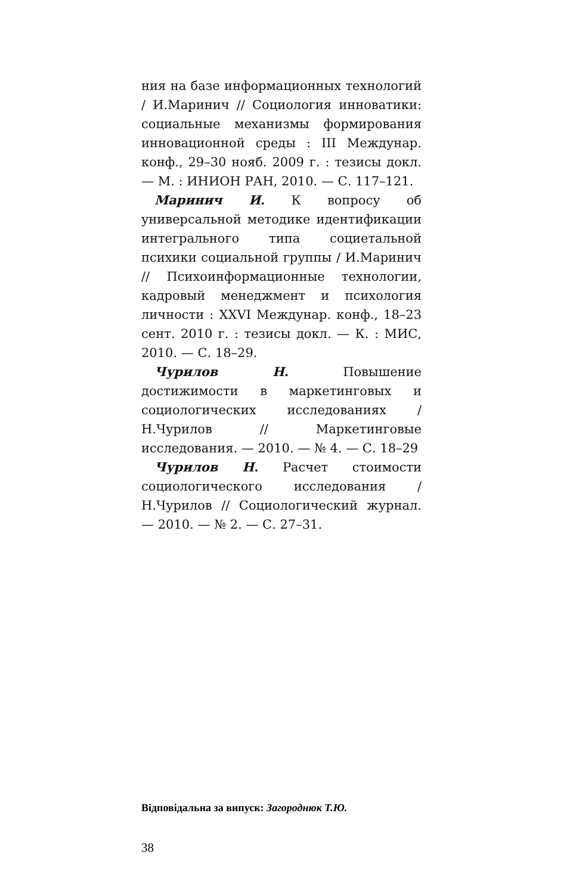ния на базе информационных технологий / И.Маринич // Социология инноватики: социальные механизмы формирования инновационной среды : III Междунар. конф., 29–30 нояб. 2009 г. : тезисы докл. — М. : ИНИОН РАН, 2010. — С. 117–121.
Маринич И. К вопросу об универсальной методике идентификации интегрального типа социетальной психики социальной группы / И.Маринич // Психоинформационные технологии, кадровый менеджмент и психология личности : XXVI Междунар. конф., 18–23 сент. 2010 г. : тезисы докл. — К. : МИС, 2010. — С. 18–29.
Чурилов Н. Повышение достижимости в маркетинговых и социологических исследованиях / Н.Чурилов // Маркетинговые исследования. — 2010. — № 4. — С. 18–29
Чурилов Н. Расчет стоимости социологического исследования / Н.Чурилов // Социологический журнал. — 2010. — № 2. — С. 27–31.
Відповідальна за випуск: Загороднюк Т.Ю.
38